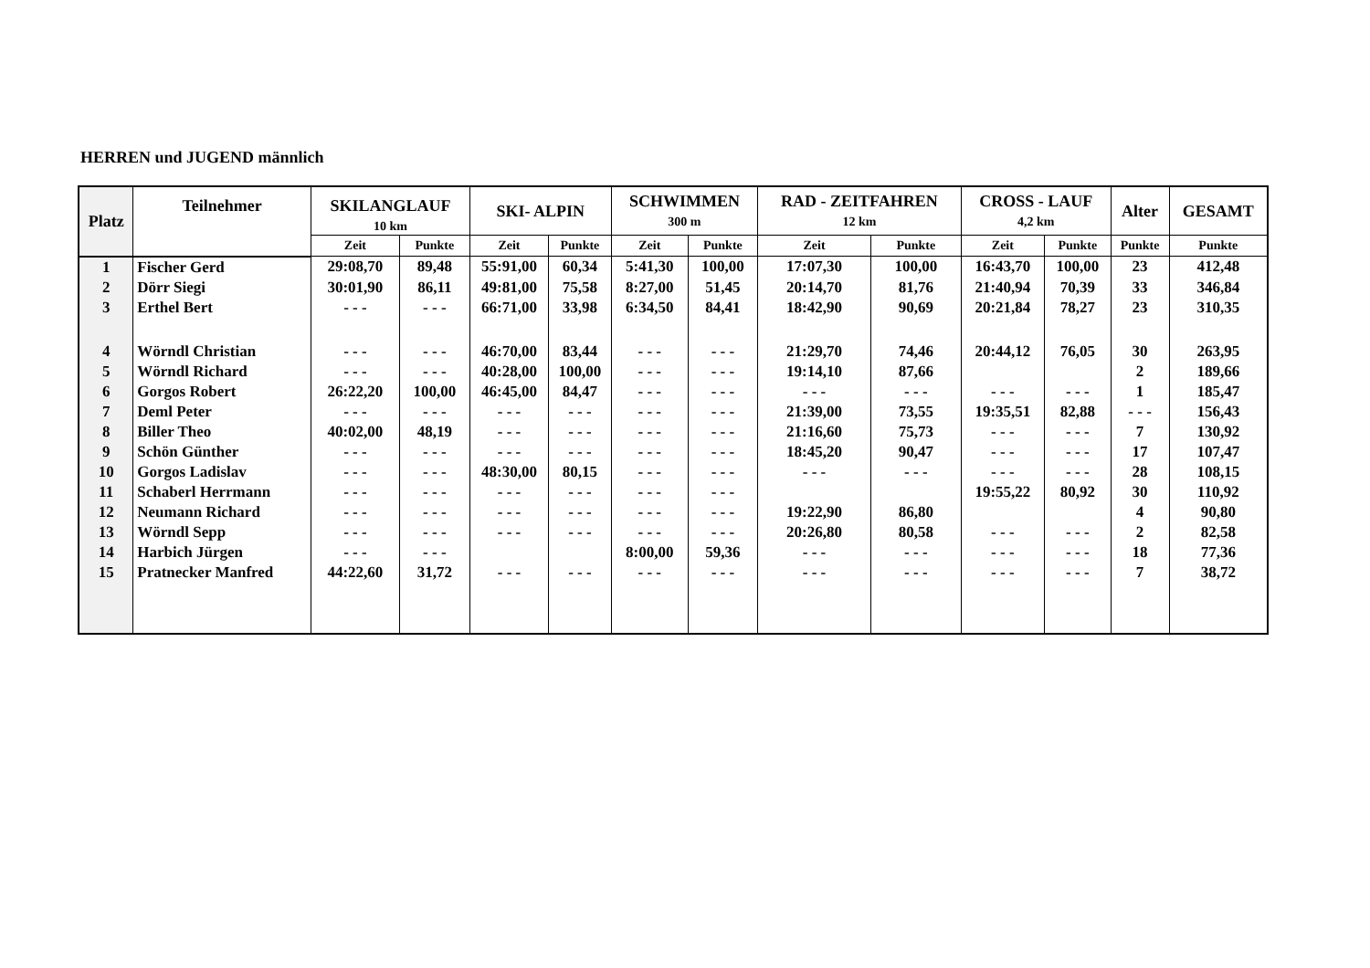HERREN und JUGEND männlich
| Platz | Teilnehmer | SKILANGLAUF 10 km | | SKI- ALPIN | | SCHWIMMEN 300 m | | RAD - ZEITFAHREN 12 km | | CROSS - LAUF 4,2 km | | Alter | GESAMT |
| --- | --- | --- | --- | --- | --- | --- | --- | --- | --- | --- | --- | --- | --- |
| | | Zeit | Punkte | Zeit | Punkte | Zeit | Punkte | Zeit | Punkte | Zeit | Punkte | Punkte | Punkte |
| 1 | Fischer Gerd | 29:08,70 | 89,48 | 55:91,00 | 60,34 | 5:41,30 | 100,00 | 17:07,30 | 100,00 | 16:43,70 | 100,00 | 23 | 412,48 |
| 2 | Dörr Siegi | 30:01,90 | 86,11 | 49:81,00 | 75,58 | 8:27,00 | 51,45 | 20:14,70 | 81,76 | 21:40,94 | 70,39 | 33 | 346,84 |
| 3 | Erthel Bert | - - - | - - - | 66:71,00 | 33,98 | 6:34,50 | 84,41 | 18:42,90 | 90,69 | 20:21,84 | 78,27 | 23 | 310,35 |
| 4 | Wörndl Christian | - - - | - - - | 46:70,00 | 83,44 | - - - | - - - | 21:29,70 | 74,46 | 20:44,12 | 76,05 | 30 | 263,95 |
| 5 | Wörndl Richard | - - - | - - - | 40:28,00 | 100,00 | - - - | - - - | 19:14,10 | 87,66 | | | 2 | 189,66 |
| 6 | Gorgos Robert | 26:22,20 | 100,00 | 46:45,00 | 84,47 | - - - | - - - | - - - | - - - | - - - | - - - | 1 | 185,47 |
| 7 | Deml Peter | - - - | - - - | - - - | - - - | - - - | - - - | 21:39,00 | 73,55 | 19:35,51 | 82,88 | - - - | 156,43 |
| 8 | Biller Theo | 40:02,00 | 48,19 | - - - | - - - | - - - | - - - | 21:16,60 | 75,73 | - - - | - - - | 7 | 130,92 |
| 9 | Schön Günther | - - - | - - - | - - - | - - - | - - - | - - - | 18:45,20 | 90,47 | - - - | - - - | 17 | 107,47 |
| 10 | Gorgos Ladislav | - - - | - - - | 48:30,00 | 80,15 | - - - | - - - | - - - | - - - | - - - | - - - | 28 | 108,15 |
| 11 | Schaberl Herrmann | - - - | - - - | - - - | - - - | - - - | - - - | | | 19:55,22 | 80,92 | 30 | 110,92 |
| 12 | Neumann Richard | - - - | - - - | - - - | - - - | - - - | - - - | 19:22,90 | 86,80 | | | 4 | 90,80 |
| 13 | Wörndl Sepp | - - - | - - - | - - - | - - - | - - - | - - - | 20:26,80 | 80,58 | - - - | - - - | 2 | 82,58 |
| 14 | Harbich Jürgen | - - - | - - - | | | 8:00,00 | 59,36 | - - - | - - - | - - - | - - - | 18 | 77,36 |
| 15 | Pratnecker Manfred | 44:22,60 | 31,72 | - - - | - - - | - - - | - - - | - - - | - - - | - - - | - - - | 7 | 38,72 |